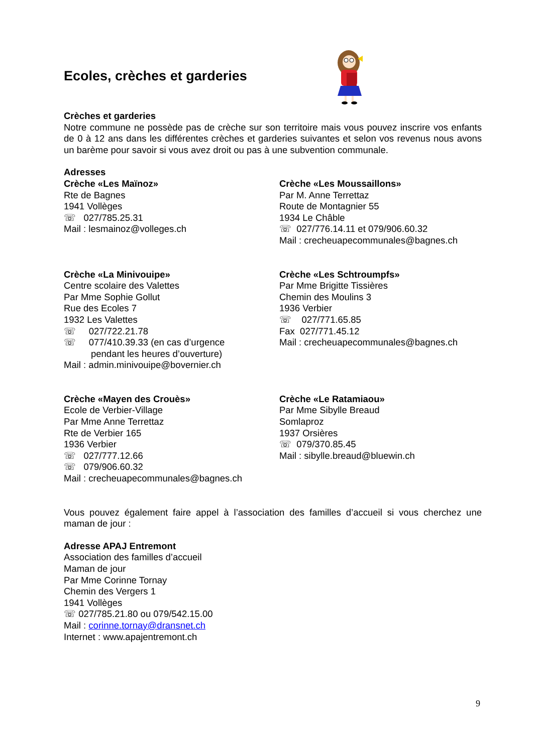Ecoles, crèches et garderies
Crèches et garderies
Notre commune ne possède pas de crèche sur son territoire mais vous pouvez inscrire vos enfants de 0 à 12 ans dans les différentes crèches et garderies suivantes et selon vos revenus nous avons un barème pour savoir si vous avez droit ou pas à une subvention communale.
Adresses
Crèche «Les Maïnoz»
Rte de Bagnes
1941 Vollèges
☏ 027/785.25.31
Mail : lesmainoz@volleges.ch
Crèche «Les Moussaillons»
Par M. Anne Terrettaz
Route de Montagnier 55
1934 Le Châble
☏ 027/776.14.11 et 079/906.60.32
Mail : crecheuapecommunales@bagnes.ch
Crèche «La Minivouipe»
Centre scolaire des Valettes
Par Mme Sophie Gollut
Rue des Ecoles 7
1932 Les Valettes
☏ 027/722.21.78
☏ 077/410.39.33 (en cas d’urgence
pendant les heures d’ouverture)
Mail : admin.minivouipe@bovernier.ch
Crèche «Les Schtroumpfs»
Par Mme Brigitte Tissières
Chemin des Moulins 3
1936 Verbier
☏ 027/771.65.85
Fax 027/771.45.12
Mail : crecheuapecommunales@bagnes.ch
Crèche «Mayen des Crouès»
Ecole de Verbier-Village
Par Mme Anne Terrettaz
Rte de Verbier 165
1936 Verbier
☏ 027/777.12.66
☏ 079/906.60.32
Mail : crecheuapecommunales@bagnes.ch
Crèche «Le Ratamiaou»
Par Mme Sibylle Breaud
Somlaproz
1937 Orsières
☏ 079/370.85.45
Mail : sibylle.breaud@bluewin.ch
Vous pouvez également faire appel à l’association des familles d’accueil si vous cherchez une maman de jour :
Adresse APAJ Entremont
Association des familles d’accueil
Maman de jour
Par Mme Corinne Tornay
Chemin des Vergers 1
1941 Vollèges
☏ 027/785.21.80 ou 079/542.15.00
Mail : corinne.tornay@dransnet.ch
Internet : www.apajentremont.ch
9